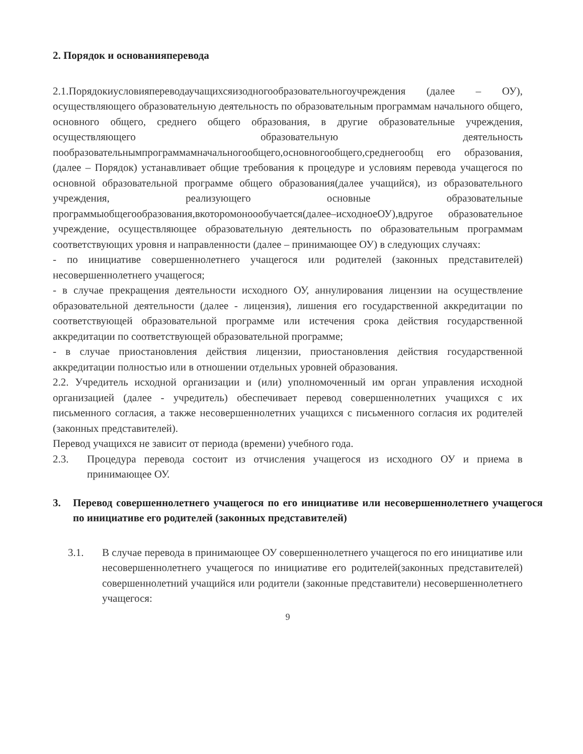2. Порядок и основанияперевода
2.1.Порядокиусловияпереводаучащихсяизодногообразовательногоучреждения (далее – ОУ), осуществляющего образовательную деятельность по образовательным программам начального общего, основного общего, среднего общего образования, в другие образовательные учреждения, осуществляющего образовательную деятельность пообразовательнымпрограммамначальногообщего,основногообщего,среднегообщ его образования, (далее – Порядок) устанавливает общие требования к процедуре и условиям перевода учащегося по основной образовательной программе общего образования(далее учащийся), из образовательного учреждения, реализующего основные образовательные программыобщегообразования,вкоторомоноообучается(далее–исходноеОУ),вдругое образовательное учреждение, осуществляющее образовательную деятельность по образовательным программам соответствующих уровня и направленности (далее – принимающее ОУ) в следующих случаях:
- по инициативе совершеннолетнего учащегося или родителей (законных представителей) несовершеннолетнего учащегося;
- в случае прекращения деятельности исходного ОУ, аннулирования лицензии на осуществление образовательной деятельности (далее - лицензия), лишения его государственной аккредитации по соответствующей образовательной программе или истечения срока действия государственной аккредитации по соответствующей образовательной программе;
- в случае приостановления действия лицензии, приостановления действия государственной аккредитации полностью или в отношении отдельных уровней образования.
2.2. Учредитель исходной организации и (или) уполномоченный им орган управления исходной организацией (далее - учредитель) обеспечивает перевод совершеннолетних учащихся с их письменного согласия, а также несовершеннолетних учащихся с письменного согласия их родителей (законных представителей).
Перевод учащихся не зависит от периода (времени) учебного года.
2.3. Процедура перевода состоит из отчисления учащегося из исходного ОУ и приема в принимающее ОУ.
3. Перевод совершеннолетнего учащегося по его инициативе или несовершеннолетнего учащегося по инициативе его родителей (законных представителей)
3.1. В случае перевода в принимающее ОУ совершеннолетнего учащегося по его инициативе или несовершеннолетнего учащегося по инициативе его родителей(законных представителей) совершеннолетний учащийся или родители (законные представители) несовершеннолетнего учащегося:
9